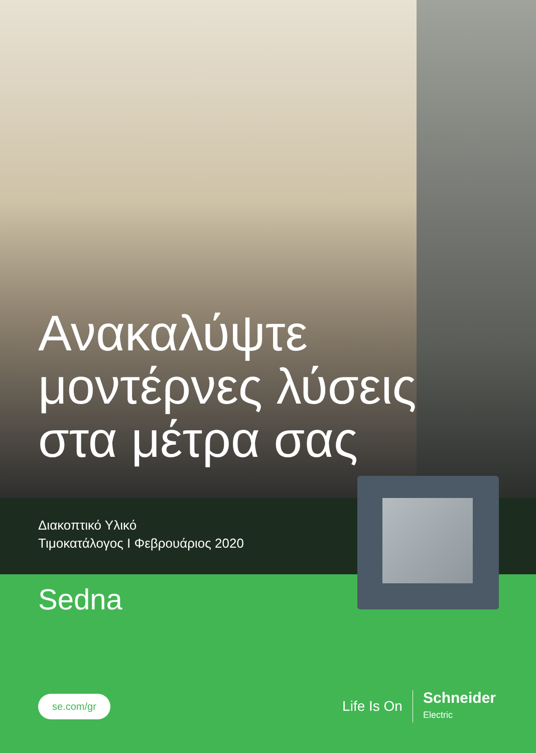Ανακαλύψτε
μοντέρνες λύσεις
στα μέτρα σας
Διακοπτικό Υλικό
Τιμοκατάλογος I Φεβρουάριος 2020
Sedna
se.com/gr
Life Is On Schneider
Electric